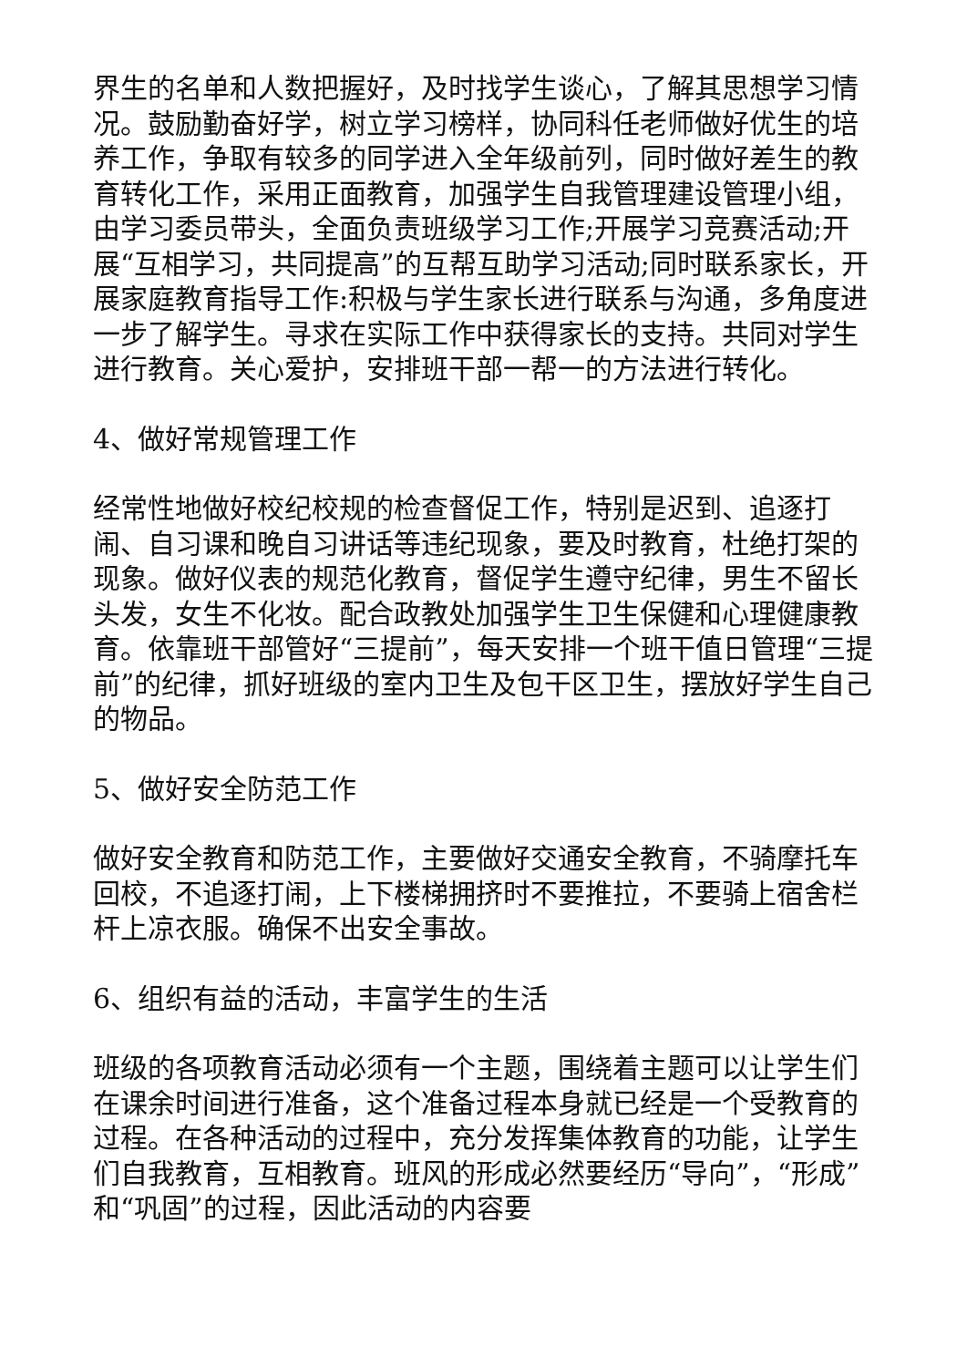界生的名单和人数把握好，及时找学生谈心，了解其思想学习情况。鼓励勤奋好学，树立学习榜样，协同科任老师做好优生的培养工作，争取有较多的同学进入全年级前列，同时做好差生的教育转化工作，采用正面教育，加强学生自我管理建设管理小组，由学习委员带头，全面负责班级学习工作;开展学习竞赛活动;开展“互相学习，共同提高”的互帮互助学习活动;同时联系家长，开展家庭教育指导工作:积极与学生家长进行联系与沟通，多角度进一步了解学生。寻求在实际工作中获得家长的支持。共同对学生进行教育。关心爱护，安排班干部一帮一的方法进行转化。
4、做好常规管理工作
经常性地做好校纪校规的检查督促工作，特别是迟到、追逐打闹、自习课和晚自习讲话等违纪现象，要及时教育，杜绝打架的现象。做好仪表的规范化教育，督促学生遵守纪律，男生不留长头发，女生不化妆。配合政教处加强学生卫生保健和心理健康教育。依靠班干部管好“三提前”，每天安排一个班干值日管理“三提前”的纪律，抓好班级的室内卫生及包干区卫生，摆放好学生自己的物品。
5、做好安全防范工作
做好安全教育和防范工作，主要做好交通安全教育，不骑摩托车回校，不追逐打闹，上下楼梯拥挤时不要推拉，不要骑上宿舍栏杆上凉衣服。确保不出安全事故。
6、组织有益的活动，丰富学生的生活
班级的各项教育活动必须有一个主题，围绕着主题可以让学生们在课余时间进行准备，这个准备过程本身就已经是一个受教育的过程。在各种活动的过程中，充分发挥集体教育的功能，让学生们自我教育，互相教育。班风的形成必然要经历“导向”，“形成”和“巩固”的过程，因此活动的内容要